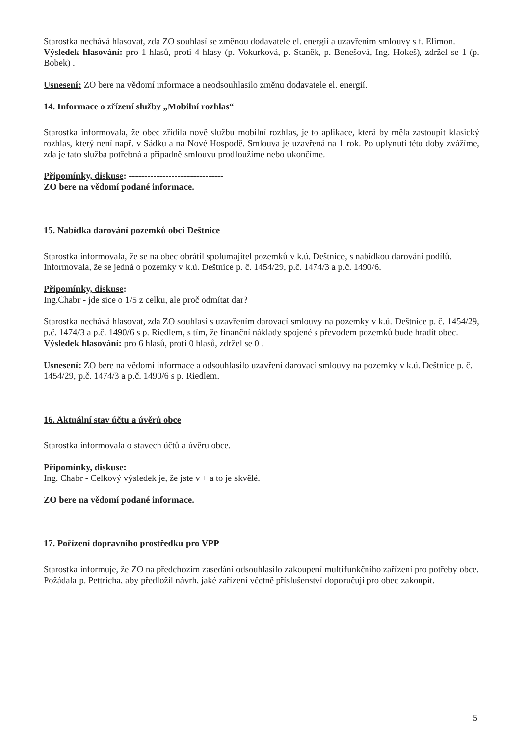Starostka nechává hlasovat, zda ZO souhlasí se změnou dodavatele el. energií a uzavřením smlouvy s f. Elimon.
Výsledek hlasování: pro 1 hlasů, proti 4 hlasy (p. Vokurková, p. Staněk, p. Benešová, Ing. Hokeš), zdržel se 1 (p. Bobek) .
Usnesení: ZO bere na vědomí informace a neodsouhlasilo změnu dodavatele el. energií.
14. Informace o zřízení služby „Mobilní rozhlas“
Starostka informovala, že obec zřídila nově službu mobilní rozhlas, je to aplikace, která by měla zastoupit klasický rozhlas, který není např. v Sádku a na Nové Hospodě. Smlouva je uzavřená na 1 rok. Po uplynutí této doby zvážíme, zda je tato služba potřebná a případně smlouvu prodloužíme nebo ukončíme.
Připomínky, diskuse: -------------------------------
ZO bere na vědomí podané informace.
15. Nabídka darování pozemků obci Deštnice
Starostka informovala, že se na obec obrátil spolumajitel pozemků v k.ú. Deštnice, s nabídkou darování podílů. Informovala, že se jedná o pozemky v k.ú. Deštnice p. č. 1454/29, p.č. 1474/3 a p.č. 1490/6.
Připomínky, diskuse:
Ing.Chabr - jde sice o 1/5 z celku, ale proč odmítat dar?
Starostka nechává hlasovat, zda ZO souhlasí s uzavřením darovací smlouvy na pozemky v k.ú. Deštnice p. č. 1454/29, p.č. 1474/3 a p.č. 1490/6 s p. Riedlem, s tím, že finanční náklady spojené s převodem pozemků bude hradit obec.
Výsledek hlasování: pro 6 hlasů, proti 0 hlasů, zdržel se 0 .
Usnesení: ZO bere na vědomí informace a odsouhlasilo uzavření darovací smlouvy na pozemky v k.ú. Deštnice p. č. 1454/29, p.č. 1474/3 a p.č. 1490/6 s p. Riedlem.
16. Aktuální stav účtu a úvěrů obce
Starostka informovala o stavech účtů a úvěru obce.
Připomínky, diskuse:
Ing. Chabr - Celkový výsledek je, že jste v + a to je skvělé.
ZO bere na vědomí podané informace.
17. Pořízení dopravního prostředku pro VPP
Starostka informuje, že ZO na předchozím zasedání odsouhlasilo zakoupení multifunkčního zařízení pro potřeby obce. Požádala p. Pettricha, aby předložil návrh, jaké zařízení včetně příslušenství doporučují pro obec zakoupit.
5